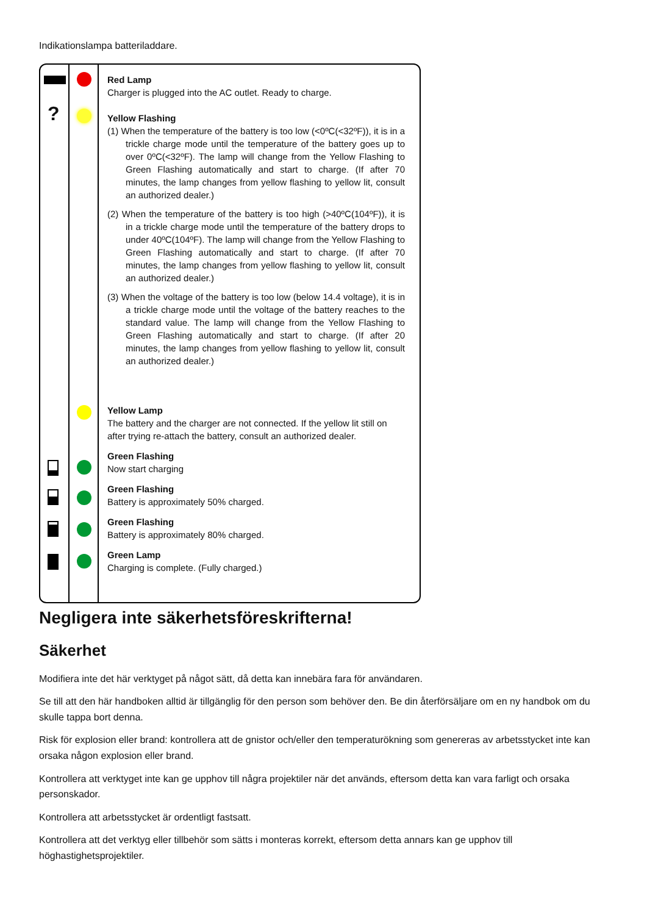Indikationslampa batteriladdare.
?
Red Lamp
Charger is plugged into the AC outlet. Ready to charge.
Yellow Flashing
(1) When the temperature of the battery is too low (<0ºC(<32ºF)), it is in a trickle charge mode until the temperature of the battery goes up to over 0ºC(<32ºF). The lamp will change from the Yellow Flashing to Green Flashing automatically and start to charge. (If after 70 minutes, the lamp changes from yellow flashing to yellow lit, consult an authorized dealer.)
(2) When the temperature of the battery is too high (>40ºC(104ºF)), it is in a trickle charge mode until the temperature of the battery drops to under 40ºC(104ºF). The lamp will change from the Yellow Flashing to Green Flashing automatically and start to charge. (If after 70 minutes, the lamp changes from yellow flashing to yellow lit, consult an authorized dealer.)
(3) When the voltage of the battery is too low (below 14.4 voltage), it is in a trickle charge mode until the voltage of the battery reaches to the standard value. The lamp will change from the Yellow Flashing to Green Flashing automatically and start to charge. (If after 20 minutes, the lamp changes from yellow flashing to yellow lit, consult an authorized dealer.)
Yellow Lamp
The battery and the charger are not connected. If the yellow lit still on after trying re-attach the battery, consult an authorized dealer.
Green Flashing
Now start charging
Green Flashing
Battery is approximately 50% charged.
Green Flashing
Battery is approximately 80% charged.
Green Lamp
Charging is complete. (Fully charged.)
Negligera inte säkerhetsföreskrifterna!
Säkerhet
Modifiera inte det här verktyget på något sätt, då detta kan innebära fara för användaren.
Se till att den här handboken alltid är tillgänglig för den person som behöver den. Be din återförsäljare om en ny handbok om du skulle tappa bort denna.
Risk för explosion eller brand: kontrollera att de gnistor och/eller den temperaturökning som genereras av arbetsstycket inte kan orsaka någon explosion eller brand.
Kontrollera att verktyget inte kan ge upphov till några projektiler när det används, eftersom detta kan vara farligt och orsaka personskador.
Kontrollera att arbetsstycket är ordentligt fastsatt.
Kontrollera att det verktyg eller tillbehör som sätts i monteras korrekt, eftersom detta annars kan ge upphov till höghastighetsprojektiler.